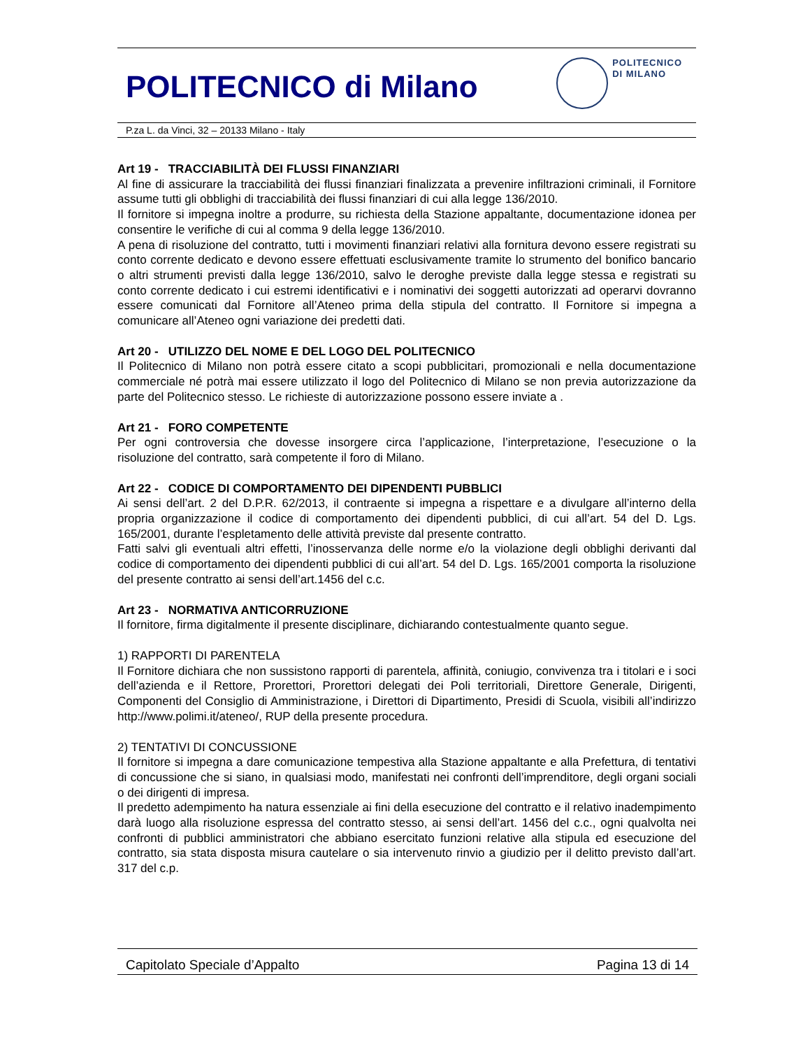POLITECNICO di Milano
POLITECNICO
DI MILANO
P.za L. da Vinci, 32 – 20133 Milano - Italy
Art 19 - TRACCIABILITÀ DEI FLUSSI FINANZIARI
Al fine di assicurare la tracciabilità dei flussi finanziari finalizzata a prevenire infiltrazioni criminali, il Fornitore assume tutti gli obblighi di tracciabilità dei flussi finanziari di cui alla legge 136/2010.
Il fornitore si impegna inoltre a produrre, su richiesta della Stazione appaltante, documentazione idonea per consentire le verifiche di cui al comma 9 della legge 136/2010.
A pena di risoluzione del contratto, tutti i movimenti finanziari relativi alla fornitura devono essere registrati su conto corrente dedicato e devono essere effettuati esclusivamente tramite lo strumento del bonifico bancario o altri strumenti previsti dalla legge 136/2010, salvo le deroghe previste dalla legge stessa e registrati su conto corrente dedicato i cui estremi identificativi e i nominativi dei soggetti autorizzati ad operarvi dovranno essere comunicati dal Fornitore all’Ateneo prima della stipula del contratto. Il Fornitore si impegna a comunicare all’Ateneo ogni variazione dei predetti dati.
Art 20 - UTILIZZO DEL NOME E DEL LOGO DEL POLITECNICO
Il Politecnico di Milano non potrà essere citato a scopi pubblicitari, promozionali e nella documentazione commerciale né potrà mai essere utilizzato il logo del Politecnico di Milano se non previa autorizzazione da parte del Politecnico stesso. Le richieste di autorizzazione possono essere inviate a .
Art 21 - FORO COMPETENTE
Per ogni controversia che dovesse insorgere circa l’applicazione, l’interpretazione, l’esecuzione o la risoluzione del contratto, sarà competente il foro di Milano.
Art 22 - CODICE DI COMPORTAMENTO DEI DIPENDENTI PUBBLICI
Ai sensi dell’art. 2 del D.P.R. 62/2013, il contraente si impegna a rispettare e a divulgare all’interno della propria organizzazione il codice di comportamento dei dipendenti pubblici, di cui all’art. 54 del D. Lgs. 165/2001, durante l’espletamento delle attività previste dal presente contratto.
Fatti salvi gli eventuali altri effetti, l’inosservanza delle norme e/o la violazione degli obblighi derivanti dal codice di comportamento dei dipendenti pubblici di cui all’art. 54 del D. Lgs. 165/2001 comporta la risoluzione del presente contratto ai sensi dell’art.1456 del c.c.
Art 23 - NORMATIVA ANTICORRUZIONE
Il fornitore, firma digitalmente il presente disciplinare, dichiarando contestualmente quanto segue.
1) RAPPORTI DI PARENTELA
Il Fornitore dichiara che non sussistono rapporti di parentela, affinità, coniugio, convivenza tra i titolari e i soci dell’azienda e il Rettore, Prorettori, Prorettori delegati dei Poli territoriali, Direttore Generale, Dirigenti, Componenti del Consiglio di Amministrazione, i Direttori di Dipartimento, Presidi di Scuola, visibili all’indirizzo http://www.polimi.it/ateneo/, RUP della presente procedura.
2) TENTATIVI DI CONCUSSIONE
Il fornitore si impegna a dare comunicazione tempestiva alla Stazione appaltante e alla Prefettura, di tentativi di concussione che si siano, in qualsiasi modo, manifestati nei confronti dell’imprenditore, degli organi sociali o dei dirigenti di impresa.
Il predetto adempimento ha natura essenziale ai fini della esecuzione del contratto e il relativo inadempimento darà luogo alla risoluzione espressa del contratto stesso, ai sensi dell’art. 1456 del c.c., ogni qualvolta nei confronti di pubblici amministratori che abbiano esercitato funzioni relative alla stipula ed esecuzione del contratto, sia stata disposta misura cautelare o sia intervenuto rinvio a giudizio per il delitto previsto dall’art. 317 del c.p.
Capitolato Speciale d’Appalto Pagina 13 di 14